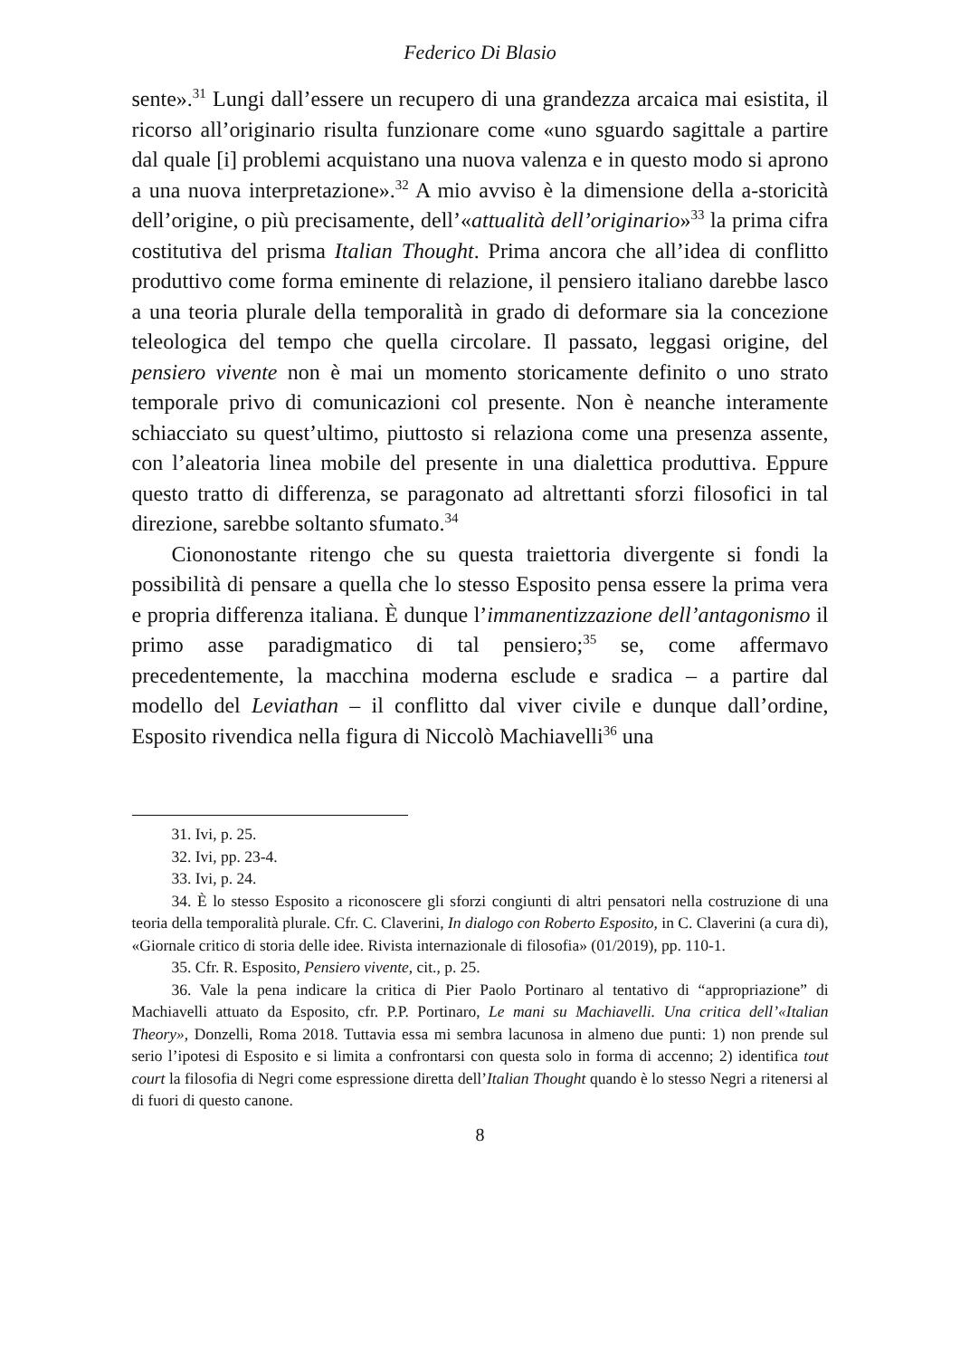Federico Di Blasio
sente».<sup>31</sup> Lungi dall’essere un recupero di una grandezza arcaica mai esistita, il ricorso all’originario risulta funzionare come «uno sguardo sagittale a partire dal quale [i] problemi acquistano una nuova valenza e in questo modo si aprono a una nuova interpretazione».<sup>32</sup> A mio avviso è la dimensione della a-storicità dell’origine, o più precisamente, dell’«attualità dell’originario»<sup>33</sup> la prima cifra costitutiva del prisma Italian Thought. Prima ancora che all’idea di conflitto produttivo come forma eminente di relazione, il pensiero italiano darebbe lasco a una teoria plurale della temporalità in grado di deformare sia la concezione teleologica del tempo che quella circolare. Il passato, leggasi origine, del pensiero vivente non è mai un momento storicamente definito o uno strato temporale privo di comunicazioni col presente. Non è neanche interamente schiacciato su quest’ultimo, piuttosto si relaziona come una presenza assente, con l’aleatoria linea mobile del presente in una dialettica produttiva. Eppure questo tratto di differenza, se paragonato ad altrettanti sforzi filosofici in tal direzione, sarebbe soltanto sfumato.<sup>34</sup>
Ciononostante ritengo che su questa traiettoria divergente si fondi la possibilità di pensare a quella che lo stesso Esposito pensa essere la prima vera e propria differenza italiana. È dunque l’immanentizzazione dell’antagonismo il primo asse paradigmatico di tal pensiero;<sup>35</sup> se, come affermavo precedentemente, la macchina moderna esclude e sradica – a partire dal modello del Leviathan – il conflitto dal viver civile e dunque dall’ordine, Esposito rivendica nella figura di Niccolò Machiavelli<sup>36</sup> una
31. Ivi, p. 25.
32. Ivi, pp. 23-4.
33. Ivi, p. 24.
34. È lo stesso Esposito a riconoscere gli sforzi congiunti di altri pensatori nella costruzione di una teoria della temporalità plurale. Cfr. C. Claverini, In dialogo con Roberto Esposito, in C. Claverini (a cura di), «Giornale critico di storia delle idee. Rivista internazionale di filosofia» (01/2019), pp. 110-1.
35. Cfr. R. Esposito, Pensiero vivente, cit., p. 25.
36. Vale la pena indicare la critica di Pier Paolo Portinaro al tentativo di “appropriazione” di Machiavelli attuato da Esposito, cfr. P.P. Portinaro, Le mani su Machiavelli. Una critica dell’«Italian Theory», Donzelli, Roma 2018. Tuttavia essa mi sembra lacunosa in almeno due punti: 1) non prende sul serio l’ipotesi di Esposito e si limita a confrontarsi con questa solo in forma di accenno; 2) identifica tout court la filosofia di Negri come espressione diretta dell’Italian Thought quando è lo stesso Negri a ritenersi al di fuori di questo canone.
8